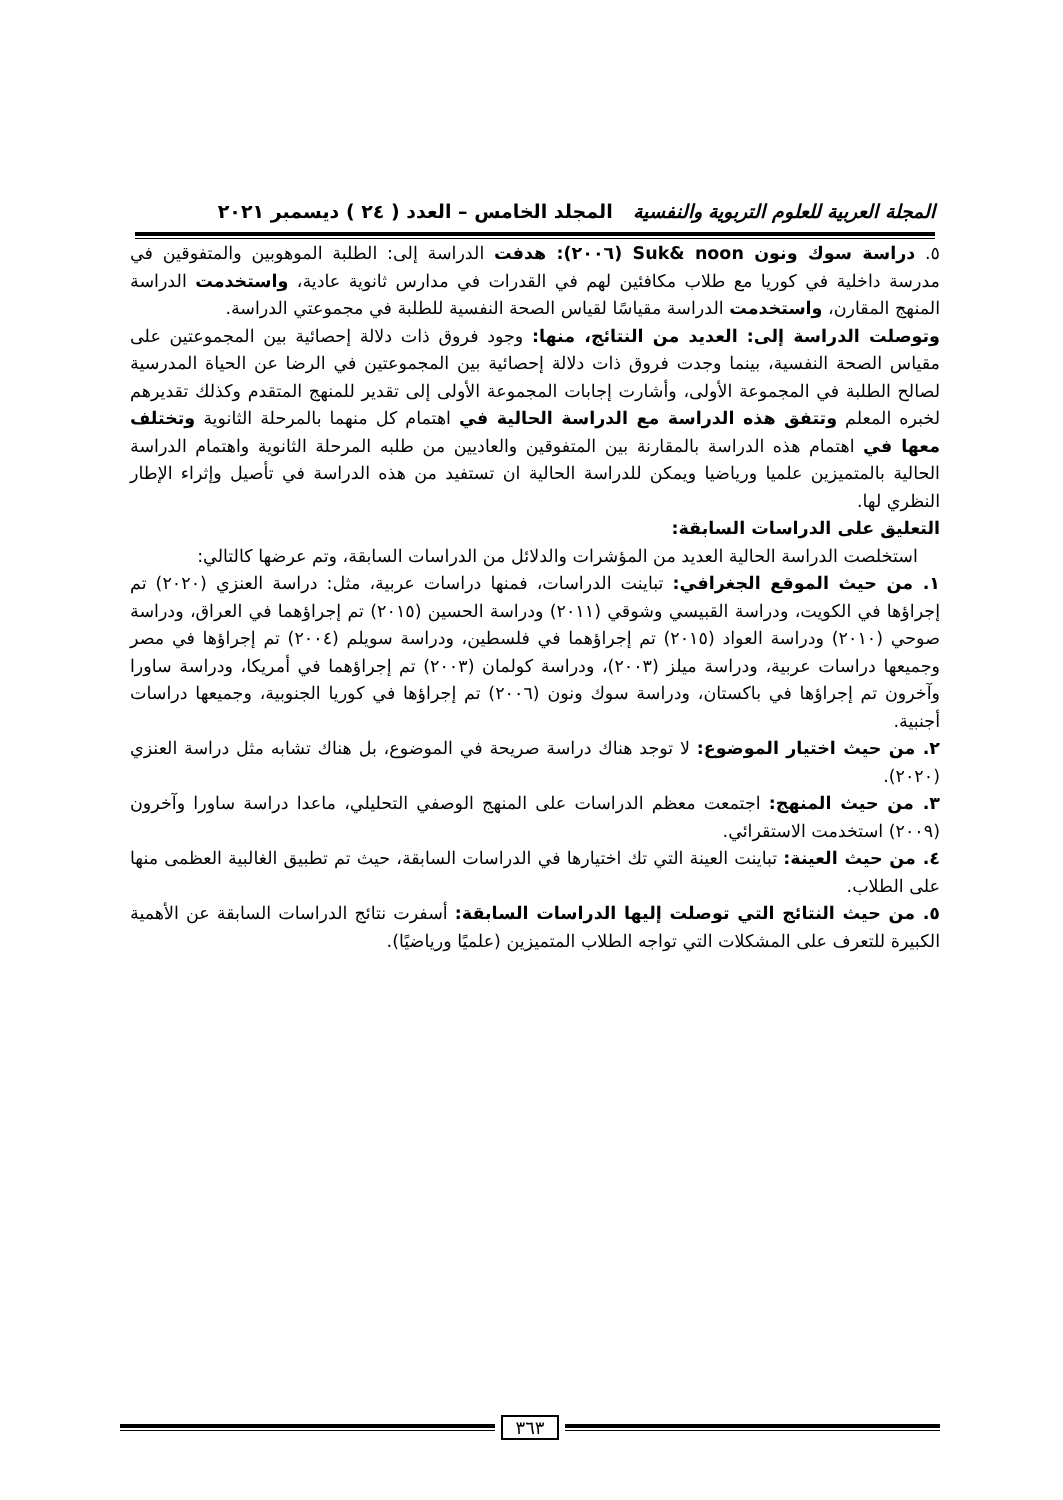المجلة العربية للعلوم التربوية والنفسية المجلد الخامس – العدد ( ٢٤ ) ديسمبر ٢٠٢١
٥. دراسة سوك ونون Suk& noon (٢٠٠٦): هدفت الدراسة إلى: الطلبة الموهوبين والمتفوقين في مدرسة داخلية في كوريا مع طلاب مكافئين لهم في القدرات في مدارس ثانوية عادية، واستخدمت الدراسة المنهج المقارن، واستخدمت الدراسة مقياسًا لقياس الصحة النفسية للطلبة في مجموعتي الدراسة.
وتوصلت الدراسة إلى: العديد من النتائج، منها: وجود فروق ذات دلالة إحصائية بين المجموعتين على مقياس الصحة النفسية، بينما وجدت فروق ذات دلالة إحصائية بين المجموعتين في الرضا عن الحياة المدرسية لصالح الطلبة في المجموعة الأولى، وأشارت إجابات المجموعة الأولى إلى تقدير للمنهج المتقدم وكذلك تقديرهم لخبره المعلم وتتفق هذه الدراسة مع الدراسة الحالية في اهتمام كل منهما بالمرحلة الثانوية وتختلف معها في اهتمام هذه الدراسة بالمقارنة بين المتفوقين والعاديين من طلبه المرحلة الثانوية واهتمام الدراسة الحالية بالمتميزين علميا ورياضيا ويمكن للدراسة الحالية ان تستفيد من هذه الدراسة في تأصيل وإثراء الإطار النظري لها.
التعليق على الدراسات السابقة:
استخلصت الدراسة الحالية العديد من المؤشرات والدلائل من الدراسات السابقة، وتم عرضها كالتالي:
١. من حيث الموقع الجغرافي: تباينت الدراسات، فمنها دراسات عربية، مثل: دراسة العنزي (٢٠٢٠) تم إجراؤها في الكويت، ودراسة القبيسي وشوقي (٢٠١١) ودراسة الحسين (٢٠١٥) تم إجراؤهما في العراق، ودراسة صوحي (٢٠١٠) ودراسة العواد (٢٠١٥) تم إجراؤهما في فلسطين، ودراسة سويلم (٢٠٠٤) تم إجراؤها في مصر وجميعها دراسات عربية، ودراسة ميلز (٢٠٠٣)، ودراسة كولمان (٢٠٠٣) تم إجراؤهما في أمريكا، ودراسة ساورا وآخرون تم إجراؤها في باكستان، ودراسة سوك ونون (٢٠٠٦) تم إجراؤها في كوريا الجنوبية، وجميعها دراسات أجنبية.
٢. من حيث اختيار الموضوع: لا توجد هناك دراسة صريحة في الموضوع، بل هناك تشابه مثل دراسة العنزي (٢٠٢٠).
٣. من حيث المنهج: اجتمعت معظم الدراسات على المنهج الوصفي التحليلي، ماعدا دراسة ساورا وآخرون (٢٠٠٩) استخدمت الاستقرائي.
٤. من حيث العينة: تباينت العينة التي تك اختيارها في الدراسات السابقة، حيث تم تطبيق الغالبية العظمى منها على الطلاب.
٥. من حيث النتائج التي توصلت إليها الدراسات السابقة: أسفرت نتائج الدراسات السابقة عن الأهمية الكبيرة للتعرف على المشكلات التي تواجه الطلاب المتميزين (علميًا ورياضيًا).
٣٦٣